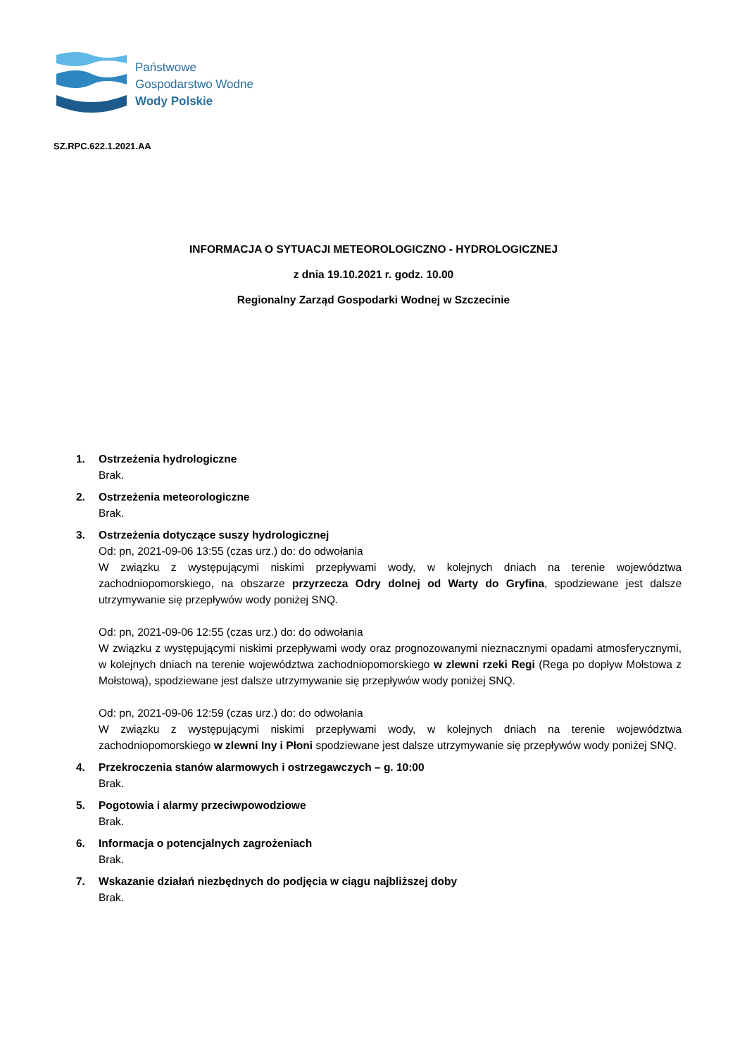Państwowe
Gospodarstwo Wodne
Wody Polskie
SZ.RPC.622.1.2021.AA
INFORMACJA O SYTUACJI METEOROLOGICZNO - HYDROLOGICZNEJ
z dnia 19.10.2021 r. godz. 10.00
Regionalny Zarząd Gospodarki Wodnej w Szczecinie
1. Ostrzeżenia hydrologiczne
Brak.
2. Ostrzeżenia meteorologiczne
Brak.
3. Ostrzeżenia dotyczące suszy hydrologicznej
Od: pn, 2021-09-06 13:55 (czas urz.) do: do odwołania
W związku z występującymi niskimi przepływami wody, w kolejnych dniach na terenie województwa zachodniopomorskiego, na obszarze przyrzecza Odry dolnej od Warty do Gryfina, spodziewane jest dalsze utrzymywanie się przepływów wody poniżej SNQ.
Od: pn, 2021-09-06 12:55 (czas urz.) do: do odwołania
W związku z występującymi niskimi przepływami wody oraz prognozowanymi nieznacznymi opadami atmosferycznymi, w kolejnych dniach na terenie województwa zachodniopomorskiego w zlewni rzeki Regi (Rega po dopływ Mołstowa z Mołstową), spodziewane jest dalsze utrzymywanie się przepływów wody poniżej SNQ.
Od: pn, 2021-09-06 12:59 (czas urz.) do: do odwołania
W związku z występującymi niskimi przepływami wody, w kolejnych dniach na terenie województwa zachodniopomorskiego w zlewni Iny i Płoni spodziewane jest dalsze utrzymywanie się przepływów wody poniżej SNQ.
4. Przekroczenia stanów alarmowych i ostrzegawczych – g. 10:00
Brak.
5. Pogotowia i alarmy przeciwpowodziowe
Brak.
6. Informacja o potencjalnych zagrożeniach
Brak.
7. Wskazanie działań niezbędnych do podjęcia w ciągu najbliższej doby
Brak.